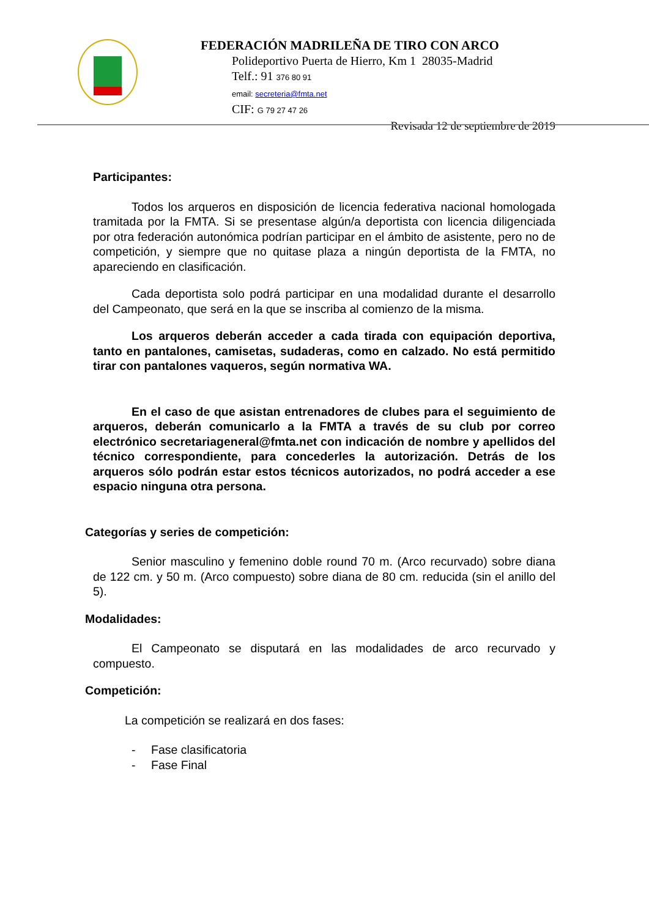FEDERACIÓN MADRILEÑA DE TIRO CON ARCO
Polideportivo Puerta de Hierro, Km 1 28035-Madrid
Telf.: 91 376 80 91
email: secreteria@fmta.net
CIF: G 79 27 47 26
Revisada 12 de septiembre de 2019
Participantes:
Todos los arqueros en disposición de licencia federativa nacional homologada tramitada por la FMTA. Si se presentase algún/a deportista con licencia diligenciada por otra federación autonómica podrían participar en el ámbito de asistente, pero no de competición, y siempre que no quitase plaza a ningún deportista de la FMTA, no apareciendo en clasificación.
Cada deportista solo podrá participar en una modalidad durante el desarrollo del Campeonato, que será en la que se inscriba al comienzo de la misma.
Los arqueros deberán acceder a cada tirada con equipación deportiva, tanto en pantalones, camisetas, sudaderas, como en calzado. No está permitido tirar con pantalones vaqueros, según normativa WA.
En el caso de que asistan entrenadores de clubes para el seguimiento de arqueros, deberán comunicarlo a la FMTA a través de su club por correo electrónico secretariageneral@fmta.net con indicación de nombre y apellidos del técnico correspondiente, para concederles la autorización. Detrás de los arqueros sólo podrán estar estos técnicos autorizados, no podrá acceder a ese espacio ninguna otra persona.
Categorías y series de competición:
Senior masculino y femenino doble round 70 m. (Arco recurvado) sobre diana de 122 cm. y 50 m. (Arco compuesto) sobre diana de 80 cm. reducida (sin el anillo del 5).
Modalidades:
El Campeonato se disputará en las modalidades de arco recurvado y compuesto.
Competición:
La competición se realizará en dos fases:
- Fase clasificatoria
- Fase Final